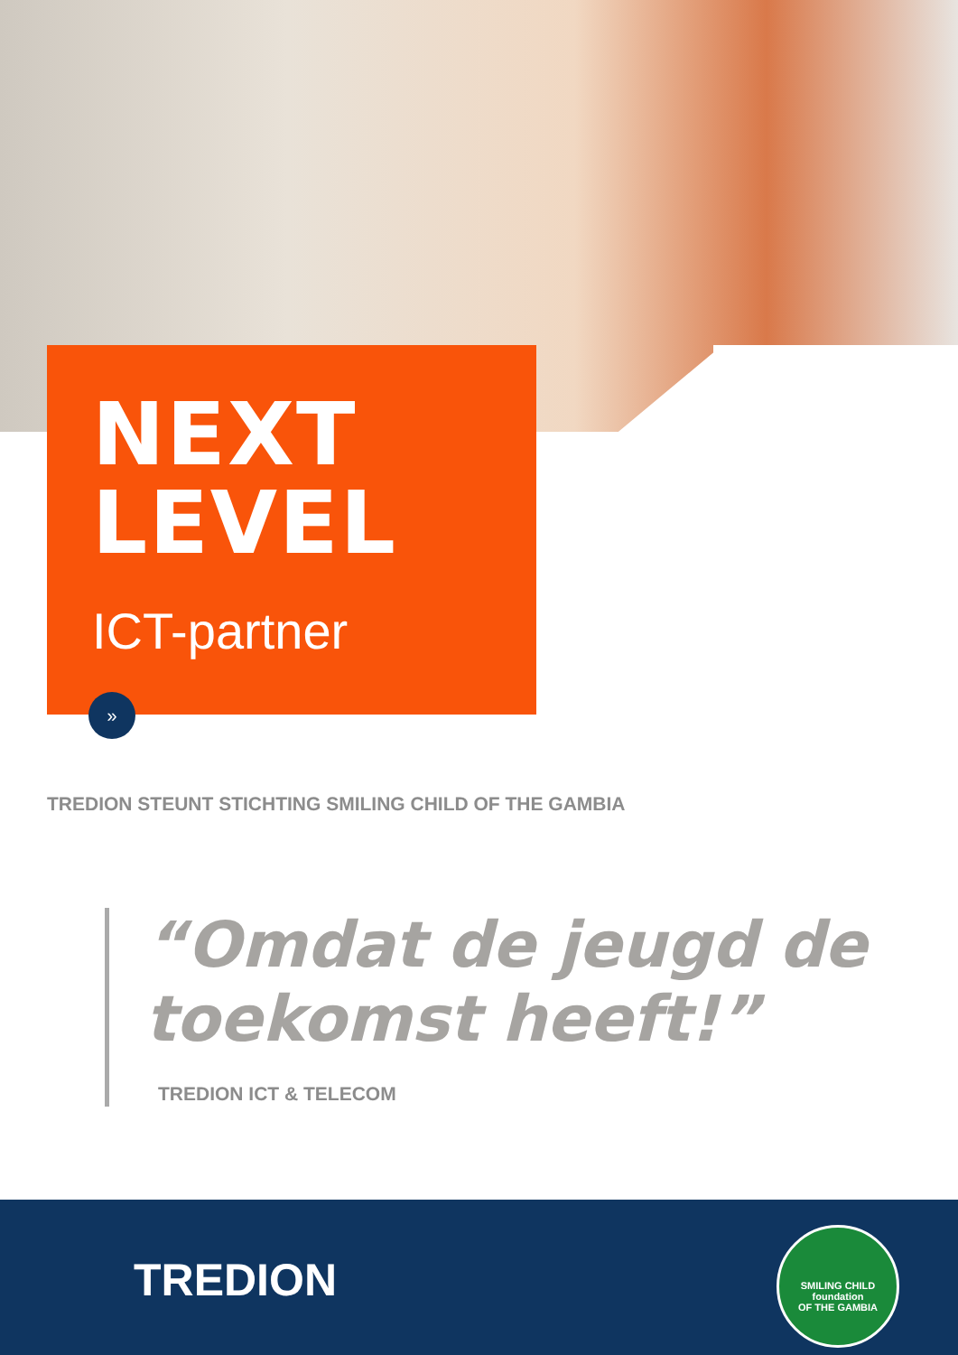NEXT
LEVEL
ICT-partner
»
TREDION STEUNT STICHTING SMILING CHILD OF THE GAMBIA
“Omdat de jeugd de toekomst heeft!”
TREDION ICT & TELECOM
TREDION
SMILING CHILD
foundation
OF THE GAMBIA